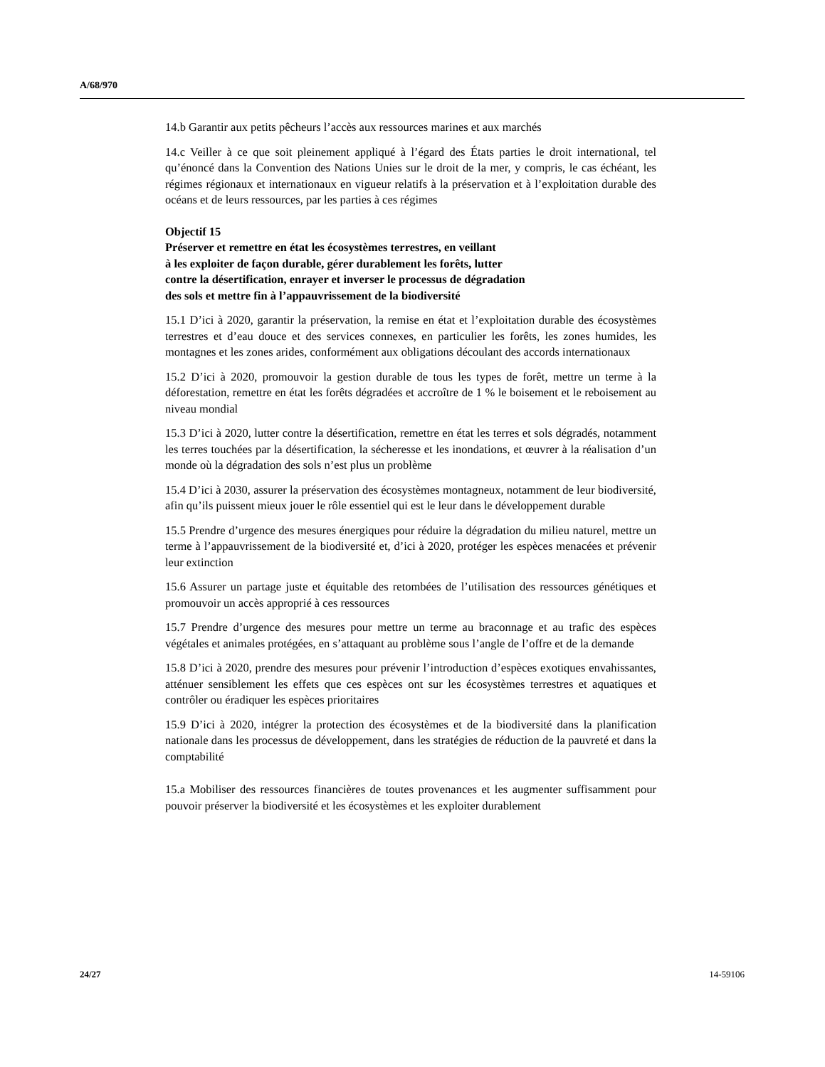A/68/970
14.b Garantir aux petits pêcheurs l’accès aux ressources marines et aux marchés
14.c Veiller à ce que soit pleinement appliqué à l’égard des États parties le droit international, tel qu’énoncé dans la Convention des Nations Unies sur le droit de la mer, y compris, le cas échéant, les régimes régionaux et internationaux en vigueur relatifs à la préservation et à l’exploitation durable des océans et de leurs ressources, par les parties à ces régimes
Objectif 15
Préserver et remettre en état les écosystèmes terrestres, en veillant
à les exploiter de façon durable, gérer durablement les forêts, lutter
contre la désertification, enrayer et inverser le processus de dégradation
des sols et mettre fin à l’appauvrissement de la biodiversité
15.1 D’ici à 2020, garantir la préservation, la remise en état et l’exploitation durable des écosystèmes terrestres et d’eau douce et des services connexes, en particulier les forêts, les zones humides, les montagnes et les zones arides, conformément aux obligations découlant des accords internationaux
15.2 D’ici à 2020, promouvoir la gestion durable de tous les types de forêt, mettre un terme à la déforestation, remettre en état les forêts dégradées et accroître de 1 % le boisement et le reboisement au niveau mondial
15.3 D’ici à 2020, lutter contre la désertification, remettre en état les terres et sols dégradés, notamment les terres touchées par la désertification, la sécheresse et les inondations, et œuvrer à la réalisation d’un monde où la dégradation des sols n’est plus un problème
15.4 D’ici à 2030, assurer la préservation des écosystèmes montagneux, notamment de leur biodiversité, afin qu’ils puissent mieux jouer le rôle essentiel qui est le leur dans le développement durable
15.5 Prendre d’urgence des mesures énergiques pour réduire la dégradation du milieu naturel, mettre un terme à l’appauvrissement de la biodiversité et, d’ici à 2020, protéger les espèces menacées et prévenir leur extinction
15.6 Assurer un partage juste et équitable des retombées de l’utilisation des ressources génétiques et promouvoir un accès approprié à ces ressources
15.7 Prendre d’urgence des mesures pour mettre un terme au braconnage et au trafic des espèces végétales et animales protégées, en s’attaquant au problème sous l’angle de l’offre et de la demande
15.8 D’ici à 2020, prendre des mesures pour prévenir l’introduction d’espèces exotiques envahissantes, atténuer sensiblement les effets que ces espèces ont sur les écosystèmes terrestres et aquatiques et contrôler ou éradiquer les espèces prioritaires
15.9 D’ici à 2020, intégrer la protection des écosystèmes et de la biodiversité dans la planification nationale dans les processus de développement, dans les stratégies de réduction de la pauvreté et dans la comptabilité
15.a Mobiliser des ressources financières de toutes provenances et les augmenter suffisamment pour pouvoir préserver la biodiversité et les écosystèmes et les exploiter durablement
24/27 14-59106